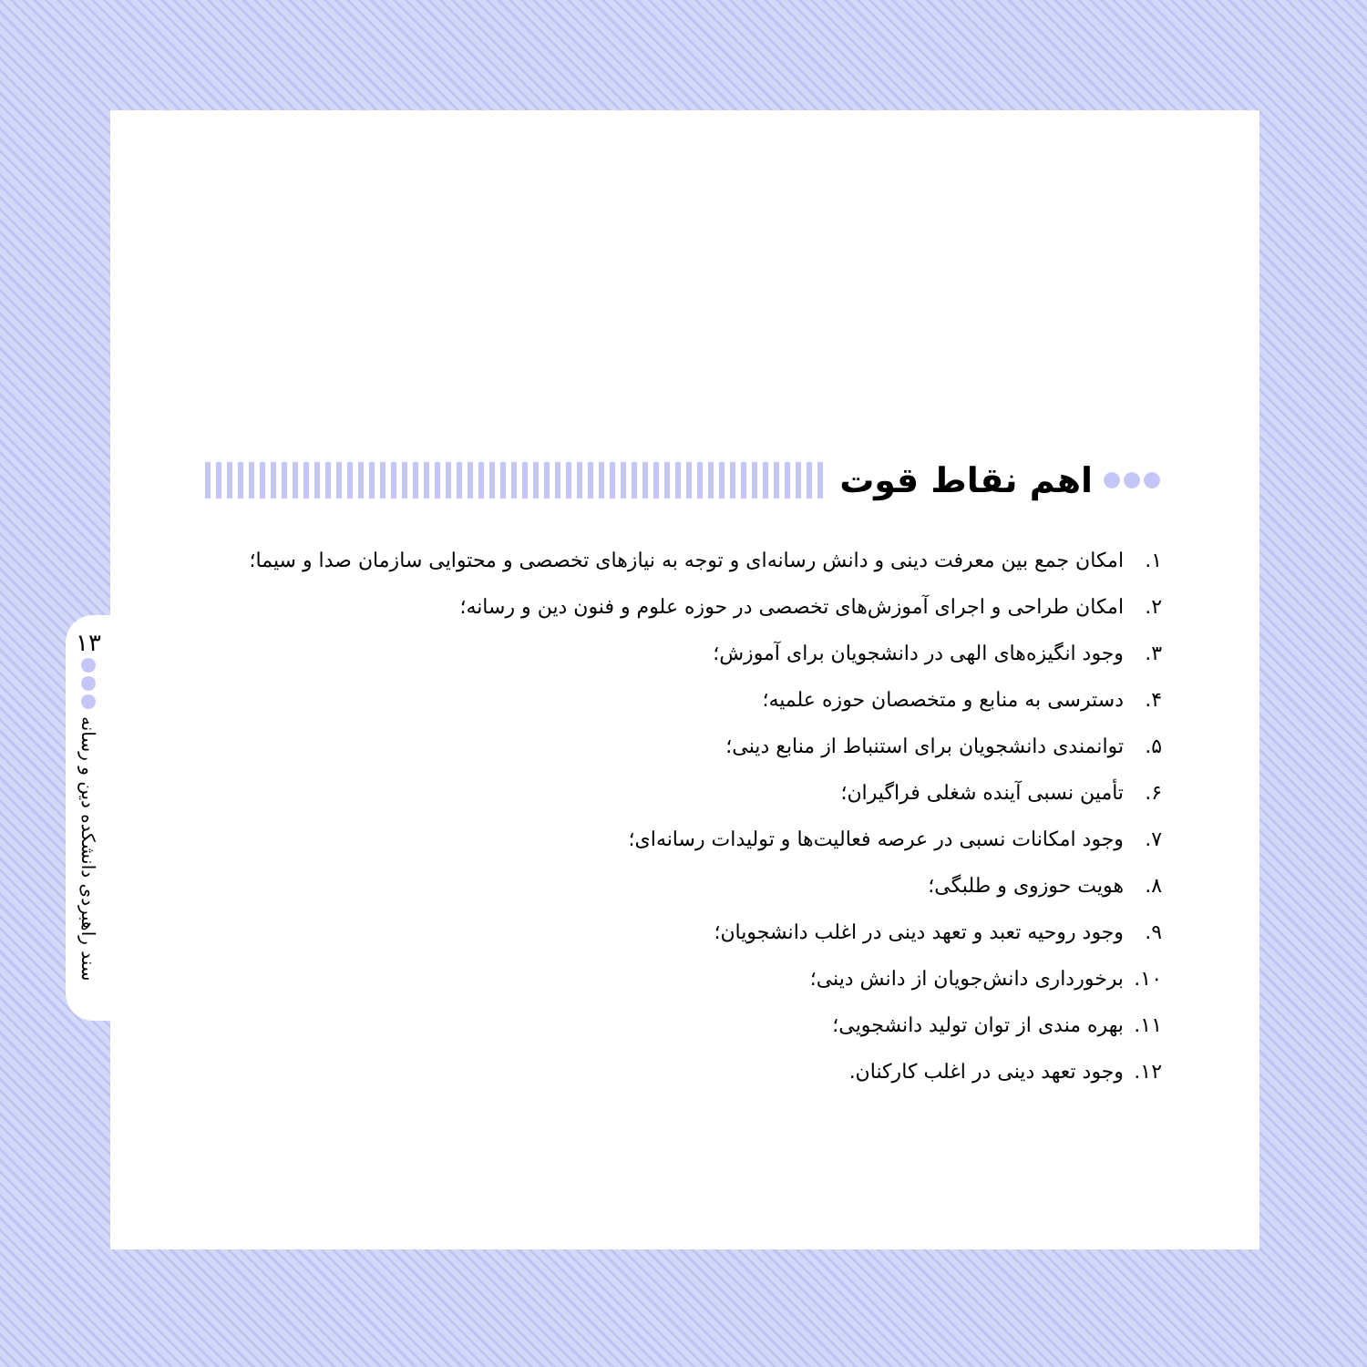۱۳
سند راهبردی دانشکده دین و رسانه
اهم نقاط قوت
۱. امکان جمع بین معرفت دینی و دانش رسانه‌ای و توجه به نیازهای تخصصی و محتوایی سازمان صدا و سیما؛
۲. امکان طراحی و اجرای آموزش‌های تخصصی در حوزه علوم و فنون دین و رسانه؛
۳. وجود انگیزه‌های الهی در دانشجویان برای آموزش؛
۴. دسترسی به منابع و متخصصان حوزه علمیه؛
۵. توانمندی دانشجویان برای استنباط از منابع دینی؛
۶. تأمین نسبی آینده شغلی فراگیران؛
۷. وجود امکانات نسبی در عرصه فعالیت‌ها و تولیدات رسانه‌ای؛
۸. هویت حوزوی و طلبگی؛
۹. وجود روحیه تعبد و تعهد دینی در اغلب دانشجویان؛
۱۰. برخورداری دانش‌جویان از دانش دینی؛
۱۱. بهره مندی از توان تولید دانشجویی؛
۱۲. وجود تعهد دینی در اغلب کارکنان.